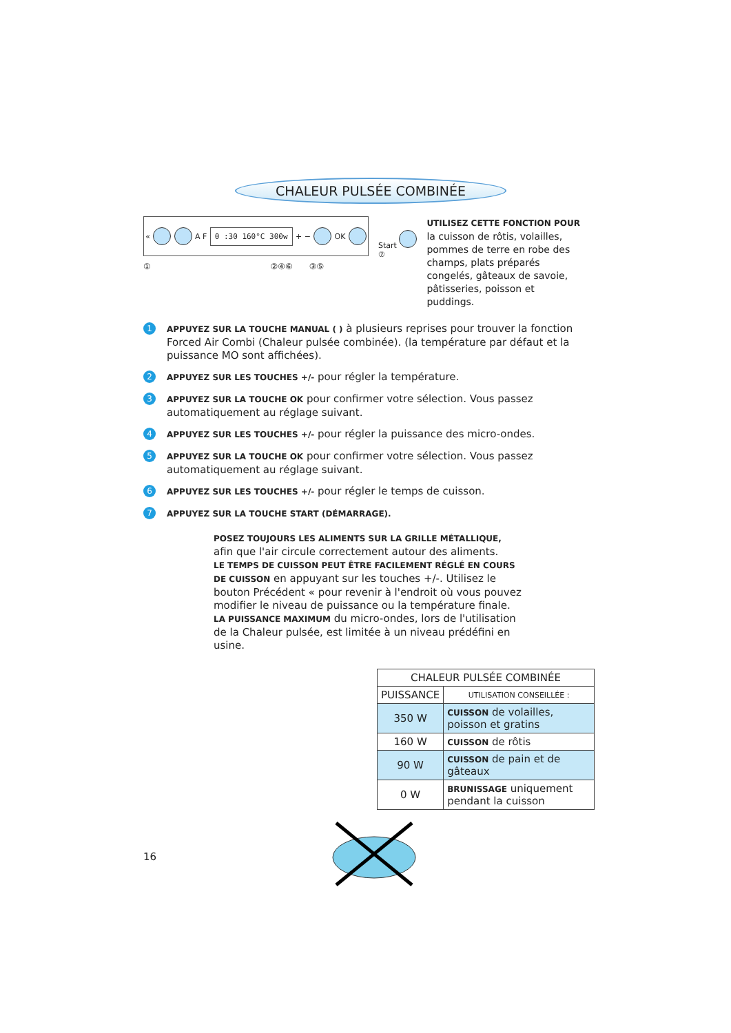CHALEUR PULSÉE COMBINÉE
« A F 0 :30 160°C 300w + − OK
① ②④⑥ ③⑤
Start
⑦
UTILISEZ CETTE FONCTION POUR la cuisson de rôtis, volailles, pommes de terre en robe des champs, plats préparés congelés, gâteaux de savoie, pâtisseries, poisson et puddings.
1 APPUYEZ SUR LA TOUCHE MANUAL ( ) à plusieurs reprises pour trouver la fonction Forced Air Combi (Chaleur pulsée combinée). (la température par défaut et la puissance MO sont affichées).
2 APPUYEZ SUR LES TOUCHES +/- pour régler la température.
3 APPUYEZ SUR LA TOUCHE OK pour confirmer votre sélection. Vous passez automatiquement au réglage suivant.
4 APPUYEZ SUR LES TOUCHES +/- pour régler la puissance des micro-ondes.
5 APPUYEZ SUR LA TOUCHE OK pour confirmer votre sélection. Vous passez automatiquement au réglage suivant.
6 APPUYEZ SUR LES TOUCHES +/- pour régler le temps de cuisson.
7 APPUYEZ SUR LA TOUCHE START (DÉMARRAGE).
POSEZ TOUJOURS LES ALIMENTS SUR LA GRILLE MÉTALLIQUE, afin que l'air circule correctement autour des aliments.
LE TEMPS DE CUISSON PEUT ÊTRE FACILEMENT RÉGLÉ EN COURS DE CUISSON en appuyant sur les touches +/-. Utilisez le bouton Précédent « pour revenir à l'endroit où vous pouvez modifier le niveau de puissance ou la température finale.
LA PUISSANCE MAXIMUM du micro-ondes, lors de l'utilisation de la Chaleur pulsée, est limitée à un niveau prédéfini en usine.
| CHALEUR PULSÉE COMBINÉE | |
| --- | --- |
| PUISSANCE | UTILISATION CONSEILLÉE : |
| 350 W | CUISSON de volailles, poisson et gratins |
| 160 W | CUISSON de rôtis |
| 90 W | CUISSON de pain et de gâteaux |
| 0 W | BRUNISSAGE uniquement pendant la cuisson |
16